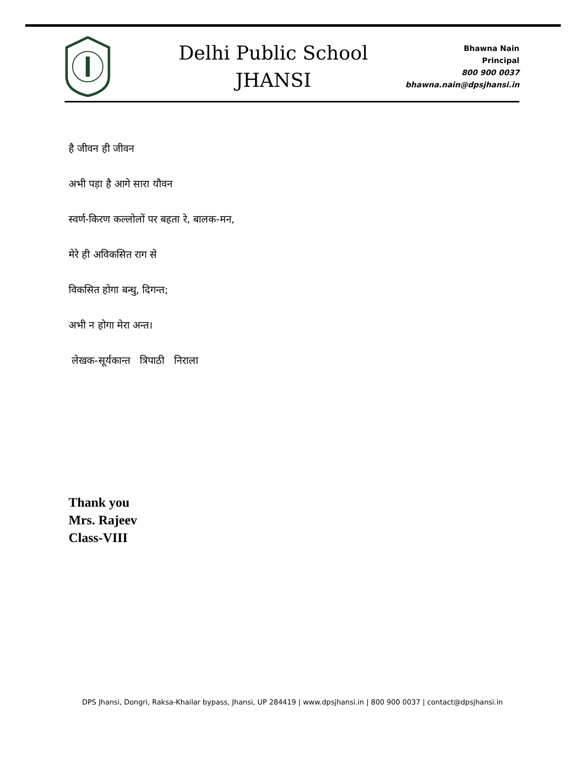Delhi Public School
JHANSI
Bhawna Nain
Principal
800 900 0037
bhawna.nain@dpsjhansi.in
है जीवन ही जीवन
अभी पड़ा है आगे सारा यौवन
स्वर्ण-किरण कल्लोलों पर बहता रे, बालक-मन,
मेरे ही अविकसित राग से
विकसित होगा बन्धु, दिगन्त;
अभी न होगा मेरा अन्त।
लेखक-सूर्यकान्त त्रिपाठी निराला
Thank you
Mrs. Rajeev
Class-VIII
DPS Jhansi, Dongri, Raksa-Khailar bypass, Jhansi, UP 284419 | www.dpsjhansi.in | 800 900 0037 | contact@dpsjhansi.in